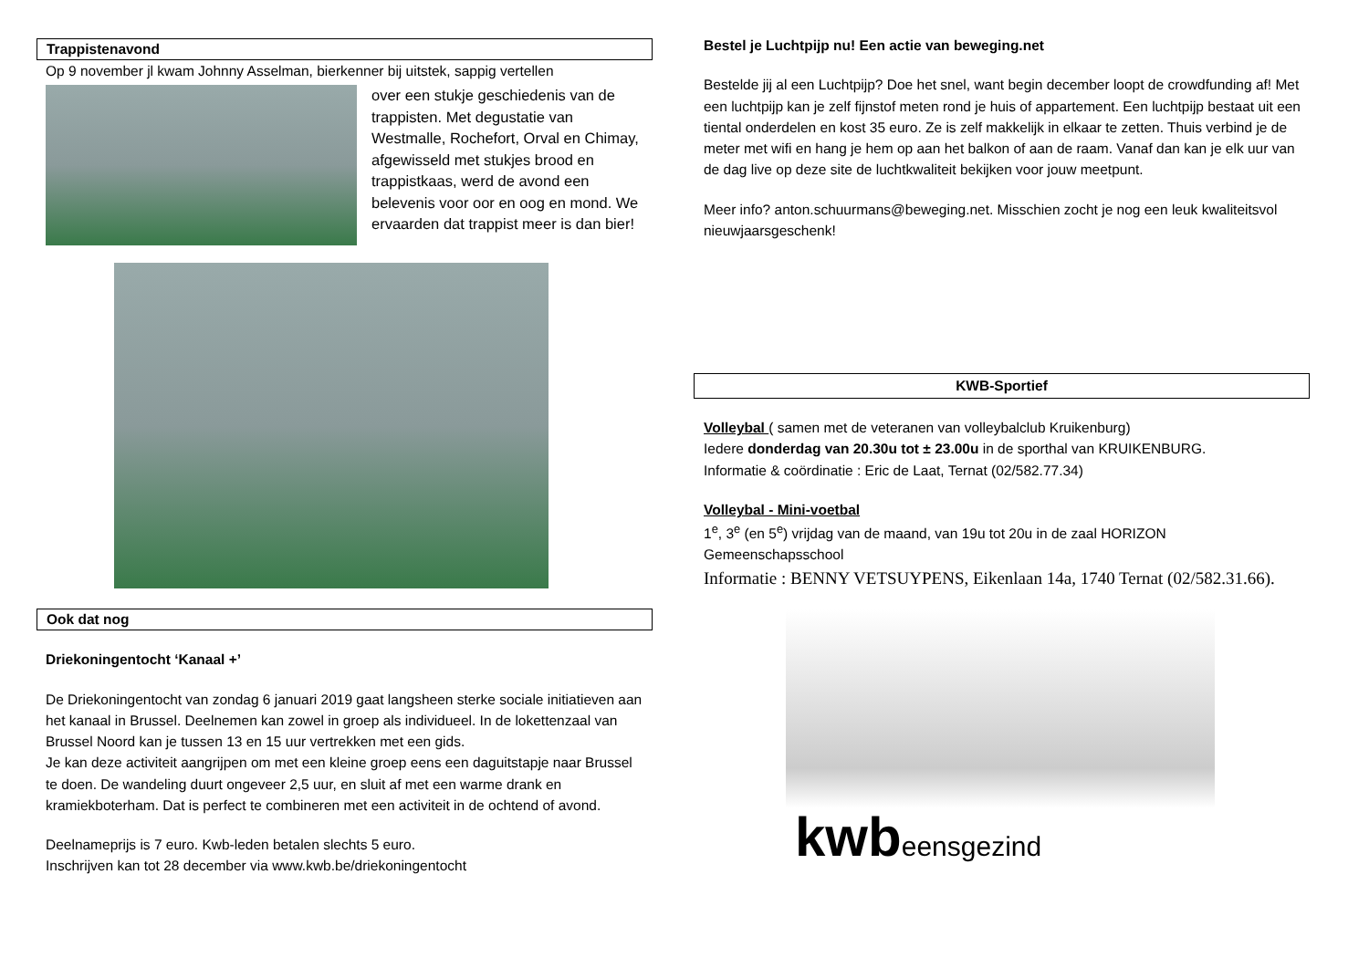Trappistenavond
Op 9 november jl kwam Johnny Asselman, bierkenner bij uitstek, sappig vertellen
over een stukje geschiedenis van de trappisten. Met degustatie van Westmalle, Rochefort, Orval en Chimay, afgewisseld met stukjes brood en trappistkaas, werd de avond een belevenis voor oor en oog en mond. We ervaarden dat trappist meer is dan bier!
Ook dat nog
Driekoningentocht ‘Kanaal +’
De Driekoningentocht van zondag 6 januari 2019 gaat langsheen sterke sociale initiatieven aan het kanaal in Brussel. Deelnemen kan zowel in groep als individueel. In de lokettenzaal van Brussel Noord kan je tussen 13 en 15 uur vertrekken met een gids.
Je kan deze activiteit aangrijpen om met een kleine groep eens een daguitstapje naar Brussel te doen. De wandeling duurt ongeveer 2,5 uur, en sluit af met een warme drank en kramiekboterham. Dat is perfect te combineren met een activiteit in de ochtend of avond.
Deelnameprijs is 7 euro. Kwb-leden betalen slechts 5 euro.
Inschrijven kan tot 28 december via www.kwb.be/driekoningentocht
Bestel je Luchtpijp nu! Een actie van beweging.net
Bestelde jij al een Luchtpijp? Doe het snel, want begin december loopt de crowdfunding af! Met een luchtpijp kan je zelf fijnstof meten rond je huis of appartement. Een luchtpijp bestaat uit een tiental onderdelen en kost 35 euro. Ze is zelf makkelijk in elkaar te zetten. Thuis verbind je de meter met wifi en hang je hem op aan het balkon of aan de raam. Vanaf dan kan je elk uur van de dag live op deze site de luchtkwaliteit bekijken voor jouw meetpunt.
Meer info? anton.schuurmans@beweging.net. Misschien zocht je nog een leuk kwaliteitsvol nieuwjaarsgeschenk!
KWB-Sportief
Volleybal ( samen met de veteranen van volleybalclub Kruikenburg)
Iedere donderdag van 20.30u tot ± 23.00u in de sporthal van KRUIKENBURG.
Informatie & coördinatie : Eric de Laat, Ternat (02/582.77.34)
Volleybal - Mini-voetbal
1<sup>e</sup>, 3<sup>e</sup> (en 5<sup>e</sup>) vrijdag van de maand, van 19u tot 20u in de zaal HORIZON Gemeenschapsschool
Informatie : BENNY VETSUYPENS, Eikenlaan 14a, 1740 Ternat (02/582.31.66).
kwbeensgezind